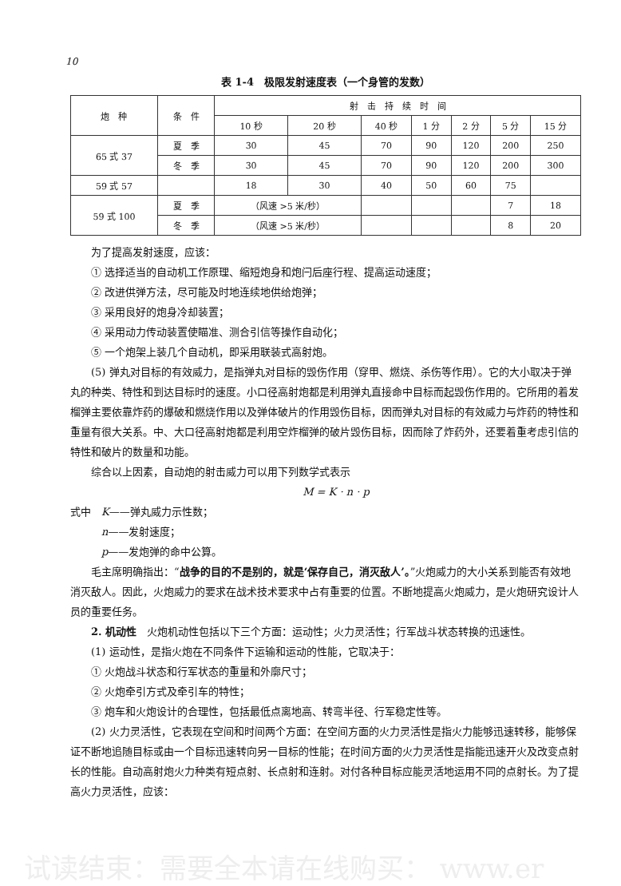10
表 1-4　极限发射速度表（一个身管的发数）
| 炮 种 | 条 件 | 射 击 持 续 时 间 | | | | | | |
| --- | --- | --- | --- | --- | --- | --- | --- | --- |
| | | 10 秒 | 20 秒 | 40 秒 | 1 分 | 2 分 | 5 分 | 15 分 |
| 65 式 37 | 夏 季 | 30 | 45 | 70 | 90 | 120 | 200 | 250 |
| | 冬 季 | 30 | 45 | 70 | 90 | 120 | 200 | 300 |
| 59 式 57 | | 18 | 30 | 40 | 50 | 60 | 75 | |
| 59 式 100 | 夏 季 | （风速 >5 米/秒） | | | | | 7 | 18 |
| | 冬 季 | （风速 >5 米/秒） | | | | | 8 | 20 |
为了提高发射速度，应该：
① 选择适当的自动机工作原理、缩短炮身和炮闩后座行程、提高运动速度；
② 改进供弹方法，尽可能及时地连续地供给炮弹；
③ 采用良好的炮身冷却装置；
④ 采用动力传动装置使瞄准、测合引信等操作自动化；
⑤ 一个炮架上装几个自动机，即采用联装式高射炮。
(5) 弹丸对目标的有效威力，是指弹丸对目标的毁伤作用（穿甲、燃烧、杀伤等作用）。它的大小取决于弹丸的种类、特性和到达目标时的速度。小口径高射炮都是利用弹丸直接命中目标而起毁伤作用的。它所用的着发榴弹主要依靠炸药的爆破和燃烧作用以及弹体破片的作用毁伤目标，因而弹丸对目标的有效威力与炸药的特性和重量有很大关系。中、大口径高射炮都是利用空炸榴弹的破片毁伤目标，因而除了炸药外，还要着重考虑引信的特性和破片的数量和功能。
综合以上因素，自动炮的射击威力可以用下列数学式表示
M = K · n · p
式中　K——弹丸威力示性数；
　　　n——发射速度；
　　　p——发炮弹的命中公算。
毛主席明确指出：“战争的目的不是别的，就是‘保存自己，消灭敌人’。”火炮威力的大小关系到能否有效地消灭敌人。因此，火炮威力的要求在战术技术要求中占有重要的位置。不断地提高火炮威力，是火炮研究设计人员的重要任务。
2. 机动性　火炮机动性包括以下三个方面：运动性；火力灵活性；行军战斗状态转换的迅速性。
(1) 运动性，是指火炮在不同条件下运输和运动的性能，它取决于：
① 火炮战斗状态和行军状态的重量和外廓尺寸；
② 火炮牵引方式及牵引车的特性；
③ 炮车和火炮设计的合理性，包括最低点离地高、转弯半径、行军稳定性等。
(2) 火力灵活性，它表现在空间和时间两个方面：在空间方面的火力灵活性是指火力能够迅速转移，能够保证不断地追随目标或由一个目标迅速转向另一目标的性能；在时间方面的火力灵活性是指能迅速开火及改变点射长的性能。自动高射炮火力种类有短点射、长点射和连射。对付各种目标应能灵活地运用不同的点射长。为了提高火力灵活性，应该：
试读结束：需要全本请在线购买： www.er